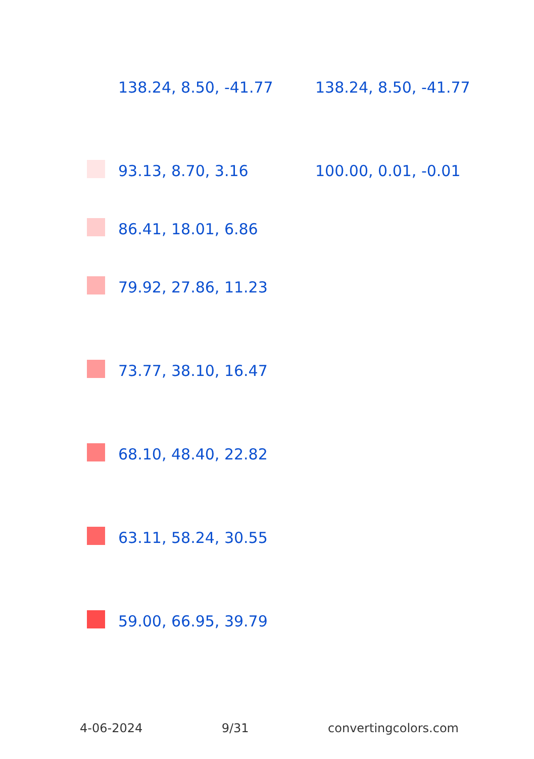138.24, 8.50, -41.77 138.24, 8.50, -41.77
93.13, 8.70, 3.16 100.00, 0.01, -0.01
86.41, 18.01, 6.86
79.92, 27.86, 11.23
73.77, 38.10, 16.47
68.10, 48.40, 22.82
63.11, 58.24, 30.55
59.00, 66.95, 39.79
4-06-2024 9/31 convertingcolors.com